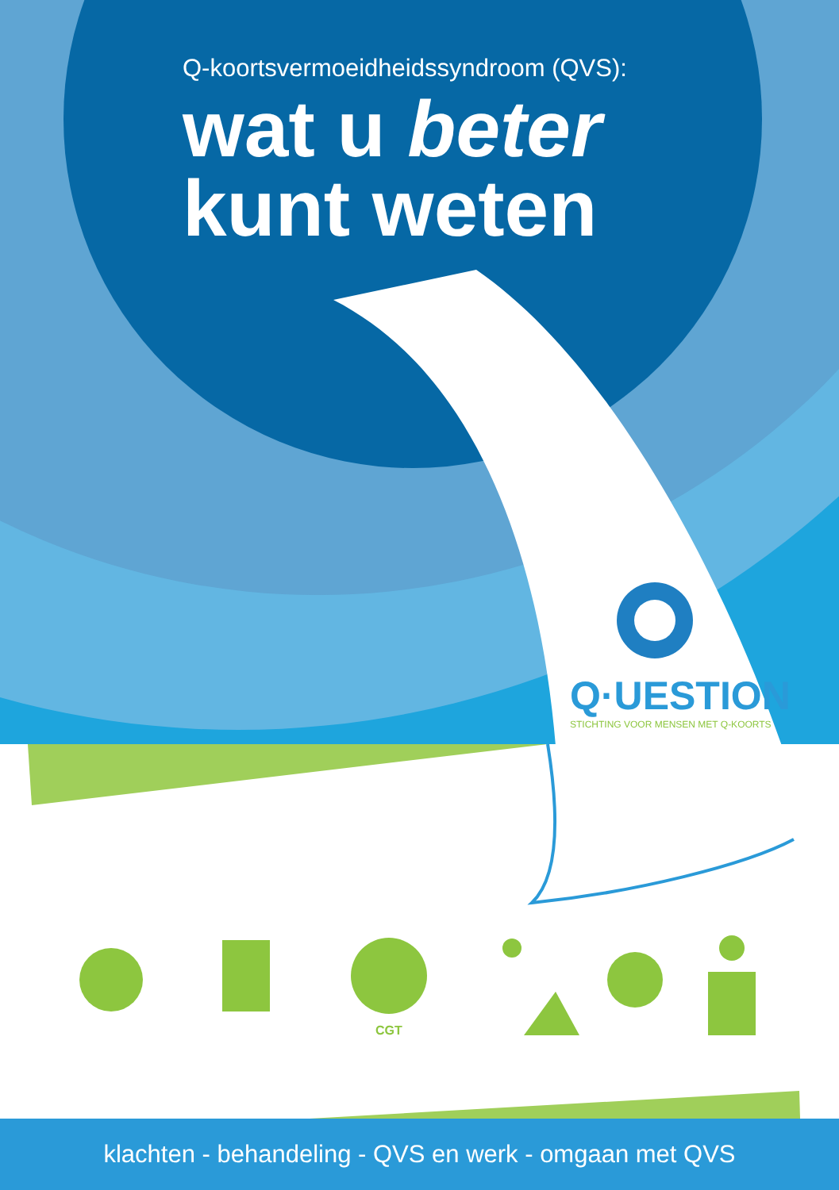Q-koortsvermoeidheidssyndroom (QVS):
wat u beter
kunt weten
Q·UESTION
STICHTING VOOR MENSEN MET Q-KOORTS
CGT
klachten - behandeling - QVS en werk - omgaan met QVS